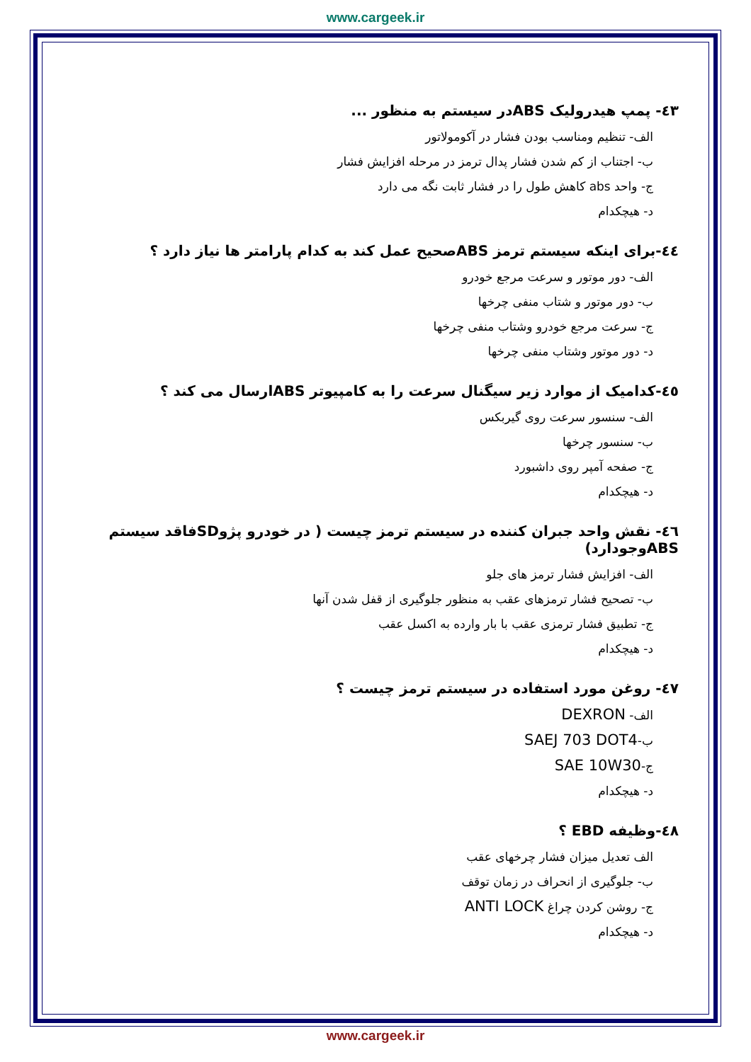www.cargeek.ir
٤٣- پمپ هیدرولیک ABSدر سیستم به منظور ...
الف- تنظیم ومناسب بودن فشار در آکومولاتور
ب- اجتناب از کم شدن فشار پدال ترمز در مرحله افزایش فشار
ج- واحد abs کاهش طول را در فشار ثابت نگه می دارد
د- هیچکدام
٤٤-برای اینکه سیستم ترمز ABSصحیح عمل کند به کدام پارامتر ها نیاز دارد ؟
الف- دور موتور و سرعت مرجع خودرو
ب- دور موتور و شتاب منفی چرخها
ج- سرعت مرجع خودرو وشتاب منفی چرخها
د- دور موتور وشتاب منفی چرخها
٤٥-کدامیک از موارد زیر سیگنال سرعت را به کامپیوتر ABSارسال می کند ؟
الف- سنسور سرعت روی گیربکس
ب- سنسور چرخها
ج- صفحه آمپر روی داشبورد
د- هیچکدام
٤٦- نقش واحد جبران کننده در سیستم ترمز چیست ( در خودرو پژوSDفاقد سیستم ABSوجودارد)
الف- افزایش فشار ترمز های جلو
ب- تصحیح فشار ترمزهای عقب به منظور جلوگیری از قفل شدن آنها
ج- تطبیق فشار ترمزی عقب با بار وارده به اکسل عقب
د- هیچکدام
٤٧- روغن مورد استفاده در سیستم ترمز چیست ؟
الف- DEXRON
ب-SAEJ 703 DOT4
ج-SAE 10W30
د- هیچکدام
٤٨-وظیفه EBD ؟
الف تعدیل میزان فشار چرخهای عقب
ب- جلوگیری از انحراف در زمان توقف
ج- روشن کردن چراغ ANTI LOCK
د- هیچکدام
www.cargeek.ir